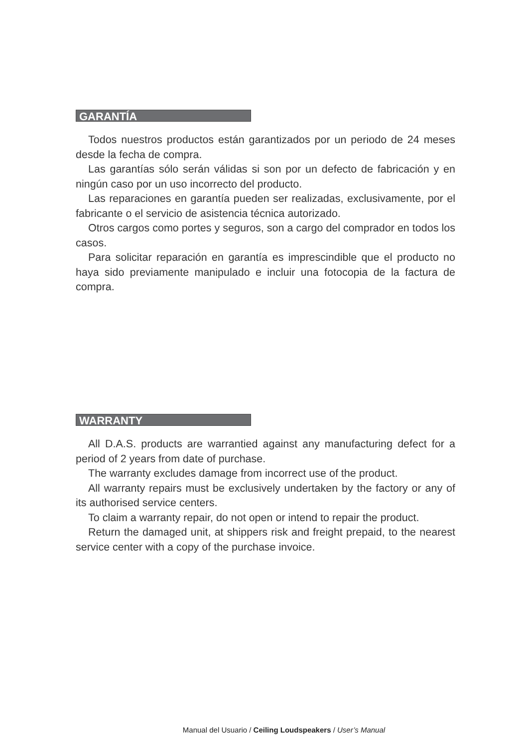GARANTÍA
Todos nuestros productos están garantizados por un periodo de 24 meses desde la fecha de compra.
Las garantías sólo serán válidas si son por un defecto de fabricación y en ningún caso por un uso incorrecto del producto.
Las reparaciones en garantía pueden ser realizadas, exclusivamente, por el fabricante o el servicio de asistencia técnica autorizado.
Otros cargos como portes y seguros, son a cargo del comprador en todos los casos.
Para solicitar reparación en garantía es imprescindible que el producto no haya sido previamente manipulado e incluir una fotocopia de la factura de compra.
WARRANTY
All D.A.S. products are warrantied against any manufacturing defect for a period of 2 years from date of purchase.
The warranty excludes damage from incorrect use of the product.
All warranty repairs must be exclusively undertaken by the factory or any of its authorised service centers.
To claim a warranty repair, do not open or intend to repair the product.
Return the damaged unit, at shippers risk and freight prepaid, to the nearest service center with a copy of the purchase invoice.
Manual del Usuario / Ceiling Loudspeakers / User’s Manual